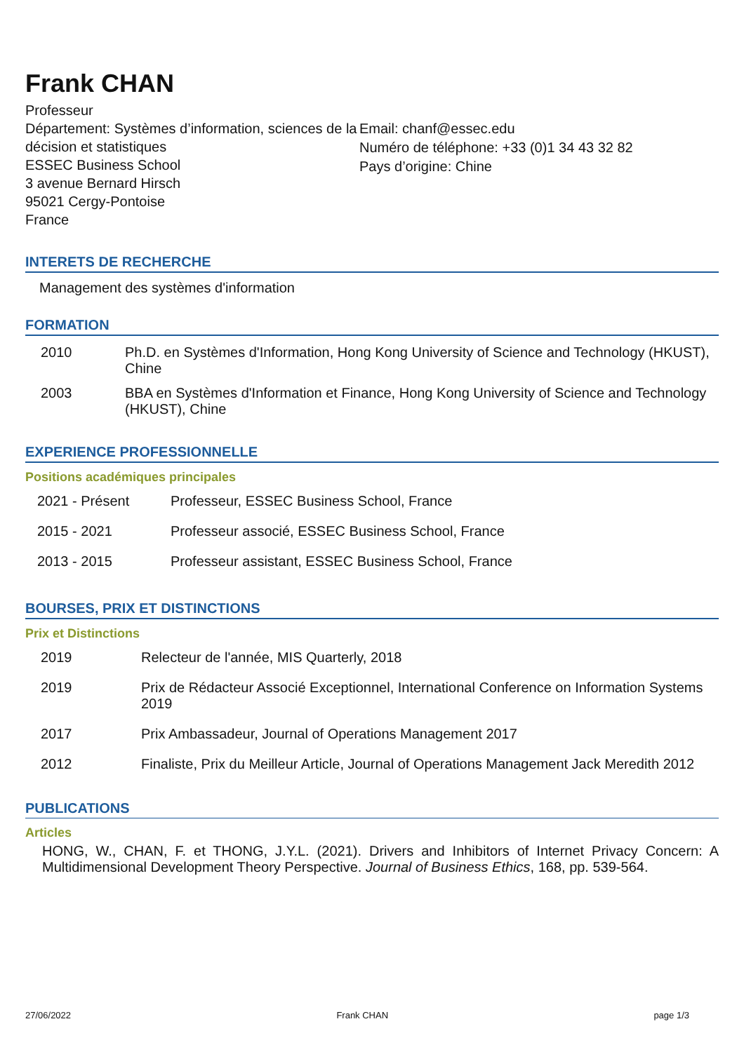Frank CHAN
Professeur
Département: Systèmes d’information, sciences de la décision et statistiques
ESSEC Business School
3 avenue Bernard Hirsch
95021 Cergy-Pontoise
France
Email: chanf@essec.edu
Numéro de téléphone: +33 (0)1 34 43 32 82
Pays d’origine: Chine
INTERETS DE RECHERCHE
Management des systèmes d'information
FORMATION
2010 Ph.D. en Systèmes d'Information, Hong Kong University of Science and Technology (HKUST), Chine
2003 BBA en Systèmes d'Information et Finance, Hong Kong University of Science and Technology (HKUST), Chine
EXPERIENCE PROFESSIONNELLE
Positions académiques principales
2021 - Présent Professeur, ESSEC Business School, France
2015 - 2021 Professeur associé, ESSEC Business School, France
2013 - 2015 Professeur assistant, ESSEC Business School, France
BOURSES, PRIX ET DISTINCTIONS
Prix et Distinctions
2019 Relecteur de l'année, MIS Quarterly, 2018
2019 Prix de Rédacteur Associé Exceptionnel, International Conference on Information Systems 2019
2017 Prix Ambassadeur, Journal of Operations Management 2017
2012 Finaliste, Prix du Meilleur Article, Journal of Operations Management Jack Meredith 2012
PUBLICATIONS
Articles
HONG, W., CHAN, F. et THONG, J.Y.L. (2021). Drivers and Inhibitors of Internet Privacy Concern: A Multidimensional Development Theory Perspective. Journal of Business Ethics, 168, pp. 539-564.
27/06/2022 Frank CHAN page 1/3